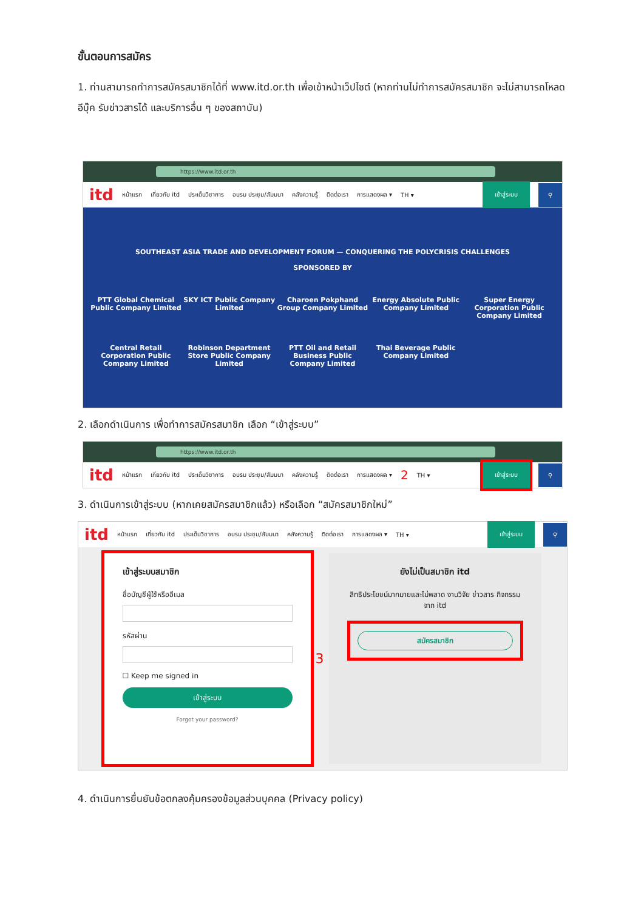ขั้นตอนการสมัคร
1. ท่านสามารถทำการสมัครสมาชิกได้ที่ www.itd.or.th เพื่อเข้าหน้าเว็ปไซต์ (หากท่านไม่ทำการสมัครสมาชิก จะไม่สามารถโหลดอีบุ๊ค รับข่าวสารได้ และบริการอื่น ๆ ของสถาบัน)
https://www.itd.or.th
itd หน้าแรก เกี่ยวกับ itd ประเด็นวิชาการ อบรม ประชุม/สัมมนา คลังความรู้ ติดต่อเรา การแสดงผล ▾ TH ▾ เข้าสู่ระบบ ⚲
SOUTHEAST ASIA TRADE AND DEVELOPMENT FORUM — CONQUERING THE POLYCRISIS CHALLENGES
SPONSORED BY
PTT Global Chemical Public Company Limited
SKY ICT Public Company Limited
Charoen Pokphand Group Company Limited
Energy Absolute Public Company Limited
Super Energy Corporation Public Company Limited
Central Retail Corporation Public Company Limited
Robinson Department Store Public Company Limited
PTT Oil and Retail Business Public Company Limited
Thai Beverage Public Company Limited
2. เลือกดำเนินการ เพื่อทำการสมัครสมาชิก เลือก “เข้าสู่ระบบ”
https://www.itd.or.th
itd หน้าแรก เกี่ยวกับ itd ประเด็นวิชาการ อบรม ประชุม/สัมมนา คลังความรู้ ติดต่อเรา การแสดงผล ▾ 2 TH ▾ เข้าสู่ระบบ ⚲
3. ดำเนินการเข้าสู่ระบบ (หากเคยสมัครสมาชิกแล้ว) หรือเลือก “สมัครสมาชิกใหม่”
itd หน้าแรก เกี่ยวกับ itd ประเด็นวิชาการ อบรม ประชุม/สัมมนา คลังความรู้ ติดต่อเรา การแสดงผล ▾ TH ▾ เข้าสู่ระบบ ⚲
เข้าสู่ระบบสมาชิก
ชื่อบัญชีผู้ใช้หรืออีเมล
รหัสผ่าน
☐ Keep me signed in
เข้าสู่ระบบ
Forgot your password?
3
ยังไม่เป็นสมาชิก itd
สิทธิประโยชน์มากมายและไม่พลาด งานวิจัย ข่าวสาร กิจกรรม จาก itd
สมัครสมาชิก
4. ดำเนินการยื่นยันข้อตกลงคุ้มครองข้อมูลส่วนบุคคล (Privacy policy)